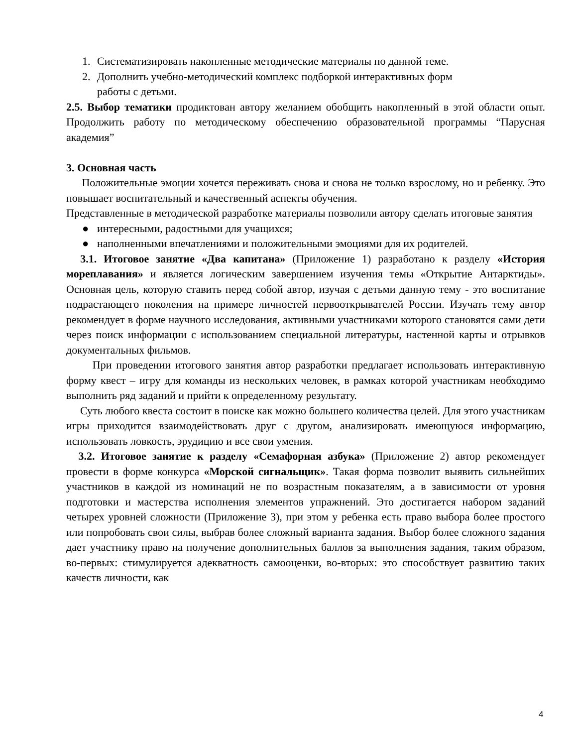1. Систематизировать накопленные методические материалы по данной теме.
2. Дополнить учебно-методический комплекс подборкой интерактивных форм
работы с детьми.
2.5. Выбор тематики продиктован автору желанием обобщить накопленный в этой области опыт. Продолжить работу по методическому обеспечению образовательной программы “Парусная академия”
3. Основная часть
Положительные эмоции хочется переживать снова и снова не только взрослому, но и ребенку. Это повышает воспитательный и качественный аспекты обучения.
Представленные в методической разработке материалы позволили автору сделать итоговые занятия
● интересными, радостными для учащихся;
● наполненными впечатлениями и положительными эмоциями для их родителей.
3.1. Итоговое занятие «Два капитана» (Приложение 1) разработано к разделу «История мореплавания» и является логическим завершением изучения темы «Открытие Антарктиды». Основная цель, которую ставить перед собой автор, изучая с детьми данную тему - это воспитание подрастающего поколения на примере личностей первооткрывателей России. Изучать тему автор рекомендует в форме научного исследования, активными участниками которого становятся сами дети через поиск информации с использованием специальной литературы, настенной карты и отрывков документальных фильмов.
При проведении итогового занятия автор разработки предлагает использовать интерактивную форму квест – игру для команды из нескольких человек, в рамках которой участникам необходимо выполнить ряд заданий и прийти к определенному результату.
Суть любого квеста состоит в поиске как можно большего количества целей. Для этого участникам игры приходится взаимодействовать друг с другом, анализировать имеющуюся информацию, использовать ловкость, эрудицию и все свои умения.
3.2. Итоговое занятие к разделу «Семафорная азбука» (Приложение 2) автор рекомендует провести в форме конкурса «Морской сигнальщик». Такая форма позволит выявить сильнейших участников в каждой из номинаций не по возрастным показателям, а в зависимости от уровня подготовки и мастерства исполнения элементов упражнений. Это достигается набором заданий четырех уровней сложности (Приложение 3), при этом у ребенка есть право выбора более простого или попробовать свои силы, выбрав более сложный варианта задания. Выбор более сложного задания дает участнику право на получение дополнительных баллов за выполнения задания, таким образом, во-первых: стимулируется адекватность самооценки, во-вторых: это способствует развитию таких качеств личности, как
4